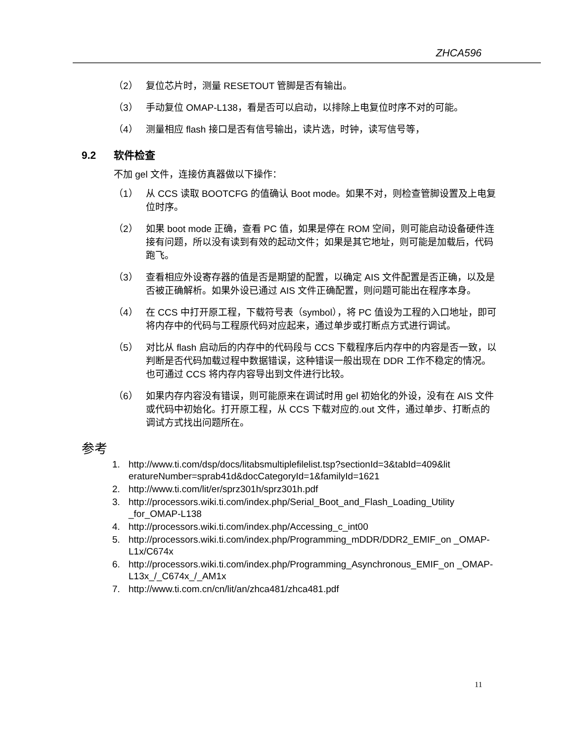ZHCA596
（2） 复位芯片时，测量 RESETOUT 管脚是否有输出。
（3） 手动复位 OMAP-L138，看是否可以启动，以排除上电复位时序不对的可能。
（4） 测量相应 flash 接口是否有信号输出，读片选，时钟，读写信号等，
9.2 软件检查
不加 gel 文件，连接仿真器做以下操作：
（1） 从 CCS 读取 BOOTCFG 的值确认 Boot mode。如果不对，则检查管脚设置及上电复位时序。
（2） 如果 boot mode 正确，查看 PC 值，如果是停在 ROM 空间，则可能启动设备硬件连接有问题，所以没有读到有效的起动文件；如果是其它地址，则可能是加载后，代码跑飞。
（3） 查看相应外设寄存器的值是否是期望的配置，以确定 AIS 文件配置是否正确，以及是否被正确解析。如果外设已通过 AIS 文件正确配置，则问题可能出在程序本身。
（4） 在 CCS 中打开原工程，下载符号表（symbol），将 PC 值设为工程的入口地址，即可将内存中的代码与工程原代码对应起来，通过单步或打断点方式进行调试。
（5） 对比从 flash 启动后的内存中的代码段与 CCS 下载程序后内存中的内容是否一致，以判断是否代码加载过程中数据错误，这种错误一般出现在 DDR 工作不稳定的情况。也可通过 CCS 将内存内容导出到文件进行比较。
（6） 如果内存内容没有错误，则可能原来在调试时用 gel 初始化的外设，没有在 AIS 文件或代码中初始化。打开原工程，从 CCS 下载对应的.out 文件，通过单步、打断点的调试方式找出问题所在。
参考
1. http://www.ti.com/dsp/docs/litabsmultiplefilelist.tsp?sectionId=3&tabId=409&lit eratureNumber=sprab41d&docCategoryId=1&familyId=1621
2. http://www.ti.com/lit/er/sprz301h/sprz301h.pdf
3. http://processors.wiki.ti.com/index.php/Serial_Boot_and_Flash_Loading_Utility _for_OMAP-L138
4. http://processors.wiki.ti.com/index.php/Accessing_c_int00
5. http://processors.wiki.ti.com/index.php/Programming_mDDR/DDR2_EMIF_on _OMAP-L1x/C674x
6. http://processors.wiki.ti.com/index.php/Programming_Asynchronous_EMIF_on _OMAP-L13x_/_C674x_/_AM1x
7. http://www.ti.com.cn/cn/lit/an/zhca481/zhca481.pdf
11